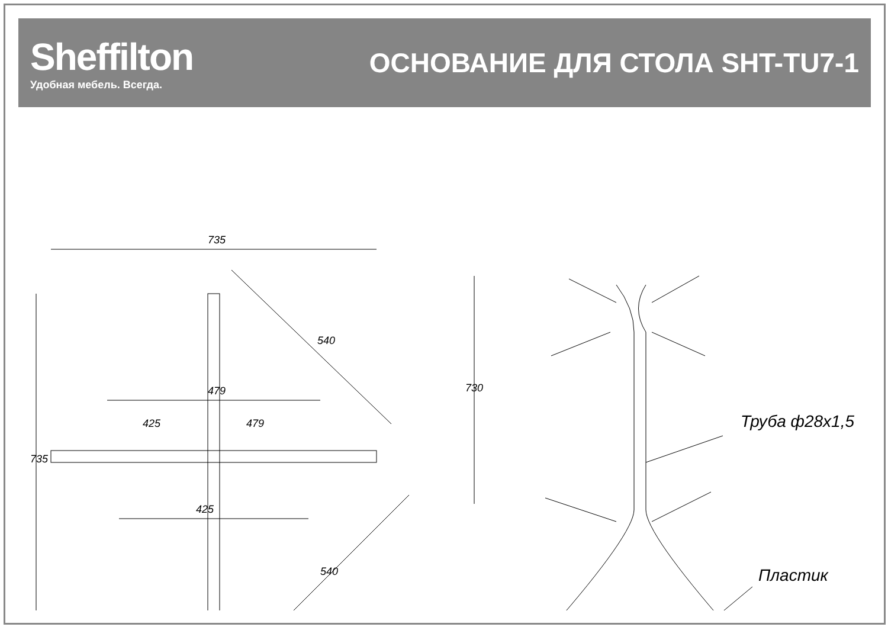Sheffilton
Удобная мебель. Всегда.
ОСНОВАНИЕ ДЛЯ СТОЛА SHT-TU7-1
735
735
479
425
425
479
540
540
730
Труба ф28х1,5
Пластик